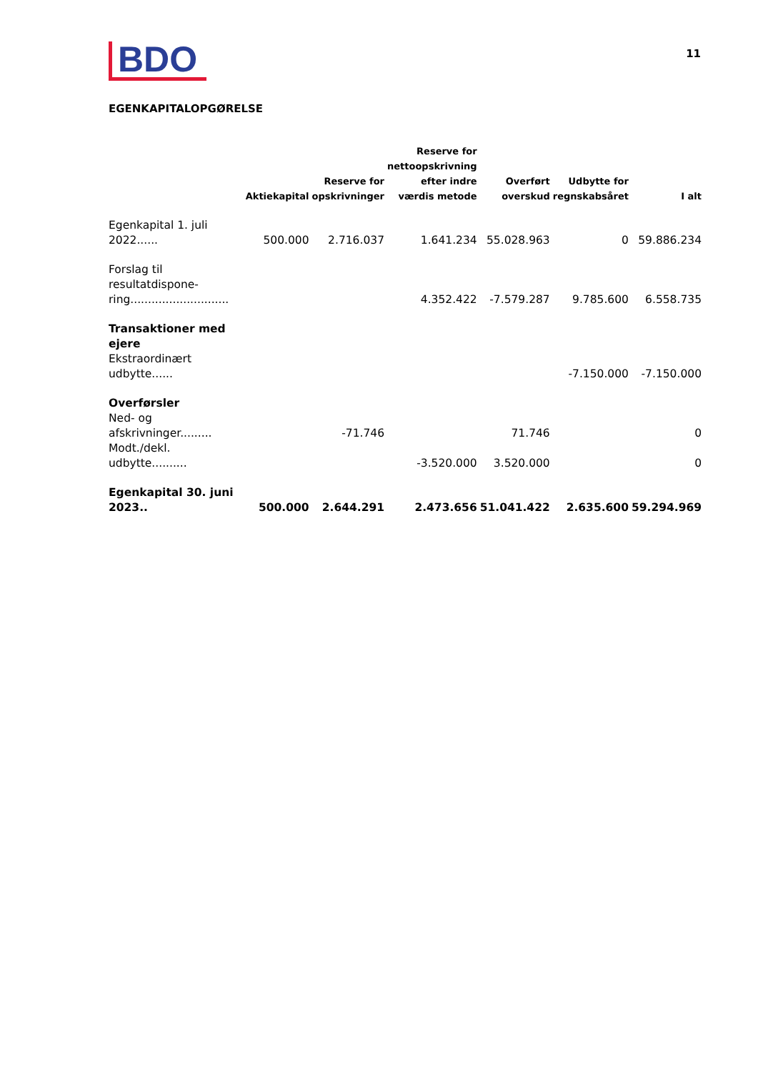BDO
11
EGENKAPITALOPGØRELSE
| | Aktiekapital | Reserve for opskrivninger | Reserve for nettoopskrivning efter indre værdis metode | Overført overskud | Udbytte for regnskabsåret | I alt |
| --- | --- | --- | --- | --- | --- | --- |
| Egenkapital 1. juli 2022...... | 500.000 | 2.716.037 | 1.641.234 | 55.028.963 | 0 | 59.886.234 |
| Forslag til resultatdispone- ring............................ | | | 4.352.422 | -7.579.287 | 9.785.600 | 6.558.735 |
| Transaktioner med ejere Ekstraordinært udbytte...... | | | | | -7.150.000 | -7.150.000 |
| Overførsler Ned- og afskrivninger......... | | -71.746 | | 71.746 | | 0 |
| Modt./dekl. udbytte.......... | | | -3.520.000 | 3.520.000 | | 0 |
| Egenkapital 30. juni 2023.. | 500.000 | 2.644.291 | 2.473.656 | 51.041.422 | 2.635.600 | 59.294.969 |